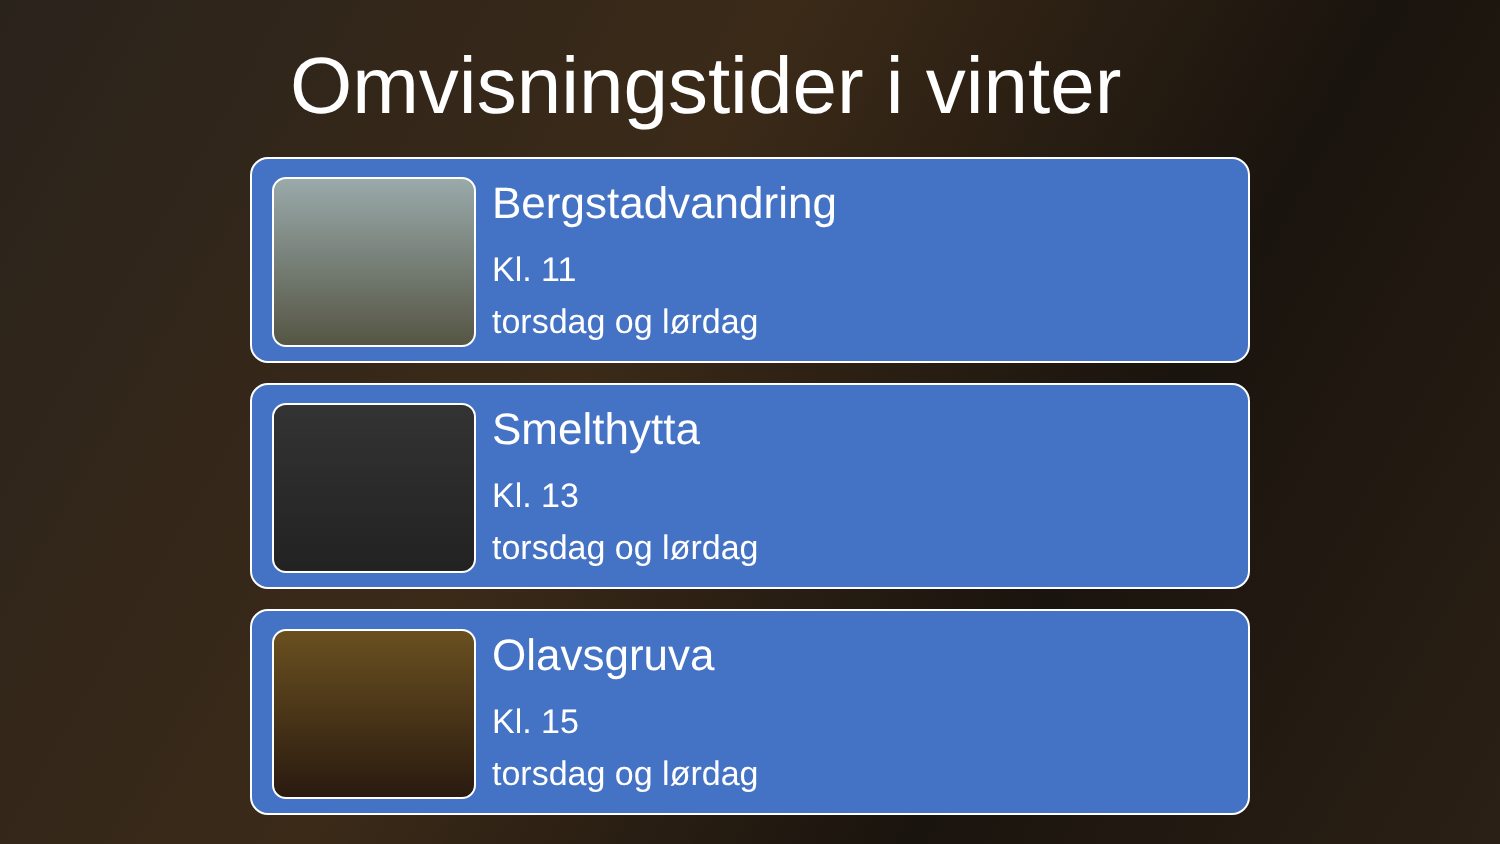Omvisningstider i vinter
Bergstadvandring
Kl. 11
torsdag og lørdag
Smelthytta
Kl. 13
torsdag og lørdag
Olavsgruva
Kl. 15
torsdag og lørdag